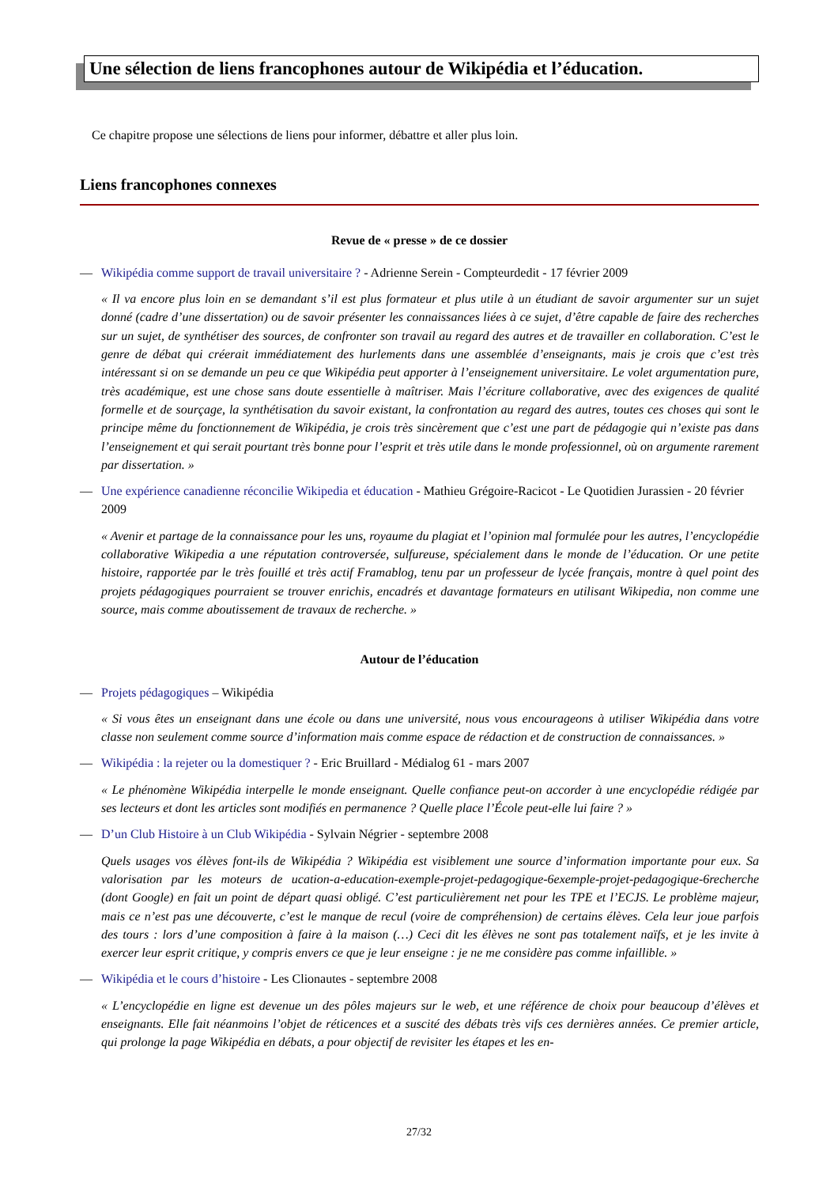Une sélection de liens francophones autour de Wikipédia et l’éducation.
Ce chapitre propose une sélections de liens pour informer, débattre et aller plus loin.
Liens francophones connexes
Revue de « presse » de ce dossier
— Wikipédia comme support de travail universitaire ? - Adrienne Serein - Compteurdedit - 17 février 2009
« Il va encore plus loin en se demandant s’il est plus formateur et plus utile à un étudiant de savoir argumenter sur un sujet donné (cadre d’une dissertation) ou de savoir présenter les connaissances liées à ce sujet, d’être capable de faire des recherches sur un sujet, de synthétiser des sources, de confronter son travail au regard des autres et de travailler en collaboration. C’est le genre de débat qui créerait immédiatement des hurlements dans une assemblée d’enseignants, mais je crois que c’est très intéressant si on se demande un peu ce que Wikipédia peut apporter à l’enseignement universitaire. Le volet argumentation pure, très académique, est une chose sans doute essentielle à maîtriser. Mais l’écriture collaborative, avec des exigences de qualité formelle et de sourçage, la synthétisation du savoir existant, la confrontation au regard des autres, toutes ces choses qui sont le principe même du fonctionnement de Wikipédia, je crois très sincèrement que c’est une part de pédagogie qui n’existe pas dans l’enseignement et qui serait pourtant très bonne pour l’esprit et très utile dans le monde professionnel, où on argumente rarement par dissertation. »
— Une expérience canadienne réconcilie Wikipedia et éducation - Mathieu Grégoire-Racicot - Le Quotidien Jurassien - 20 février 2009
« Avenir et partage de la connaissance pour les uns, royaume du plagiat et l’opinion mal formulée pour les autres, l’encyclopédie collaborative Wikipedia a une réputation controversée, sulfureuse, spécialement dans le monde de l’éducation. Or une petite histoire, rapportée par le très fouillé et très actif Framablog, tenu par un professeur de lycée français, montre à quel point des projets pédagogiques pourraient se trouver enrichis, encadrés et davantage formateurs en utilisant Wikipedia, non comme une source, mais comme aboutissement de travaux de recherche. »
Autour de l’éducation
— Projets pédagogiques – Wikipédia
« Si vous êtes un enseignant dans une école ou dans une université, nous vous encourageons à utiliser Wikipédia dans votre classe non seulement comme source d’information mais comme espace de rédaction et de construction de connaissances. »
— Wikipédia : la rejeter ou la domestiquer ? - Eric Bruillard - Médialog 61 - mars 2007
« Le phénomène Wikipédia interpelle le monde enseignant. Quelle confiance peut-on accorder à une encyclopédie rédigée par ses lecteurs et dont les articles sont modifiés en permanence ? Quelle place l’École peut-elle lui faire ? »
— D’un Club Histoire à un Club Wikipédia - Sylvain Négrier - septembre 2008
Quels usages vos élèves font-ils de Wikipédia ? Wikipédia est visiblement une source d’information importante pour eux. Sa valorisation par les moteurs de ucation-a-education-exemple-projet-pedagogique-6exemple-projet-pedagogique-6recherche (dont Google) en fait un point de départ quasi obligé. C’est particulièrement net pour les TPE et l’ECJS. Le problème majeur, mais ce n’est pas une découverte, c’est le manque de recul (voire de compréhension) de certains élèves. Cela leur joue parfois des tours : lors d’une composition à faire à la maison (…) Ceci dit les élèves ne sont pas totalement naïfs, et je les invite à exercer leur esprit critique, y compris envers ce que je leur enseigne : je ne me considère pas comme infaillible. »
— Wikipédia et le cours d’histoire - Les Clionautes - septembre 2008
« L’encyclopédie en ligne est devenue un des pôles majeurs sur le web, et une référence de choix pour beaucoup d’élèves et enseignants. Elle fait néanmoins l’objet de réticences et a suscité des débats très vifs ces dernières années. Ce premier article, qui prolonge la page Wikipédia en débats, a pour objectif de revisiter les étapes et les en-
27/32